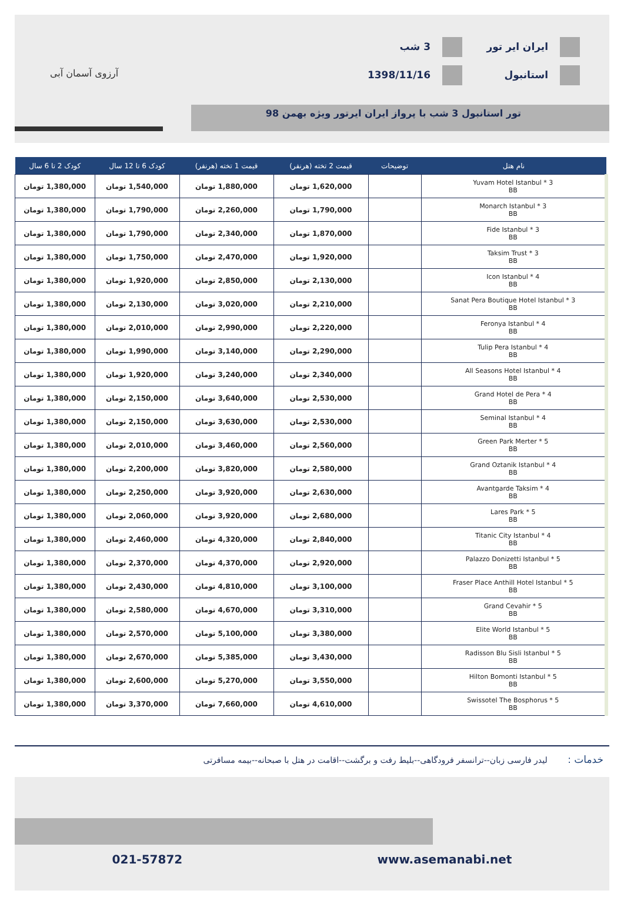ایران ایر تور
استانبول
3 شب
1398/11/16
آرزوی آسمان آبی
تور استانبول 3 شب با پرواز ایران ایرتور ویژه بهمن 98
| نام هتل | توضیحات | قیمت 2 تخته (هرنفر) | قیمت 1 تخته (هرنفر) | کودک 6 تا 12 سال | کودک 2 تا 6 سال |
| --- | --- | --- | --- | --- | --- |
| Yuvam Hotel Istanbul * 3 BB | | 1,620,000 تومان | 1,880,000 تومان | 1,540,000 تومان | 1,380,000 تومان |
| Monarch Istanbul * 3 BB | | 1,790,000 تومان | 2,260,000 تومان | 1,790,000 تومان | 1,380,000 تومان |
| Fide Istanbul * 3 BB | | 1,870,000 تومان | 2,340,000 تومان | 1,790,000 تومان | 1,380,000 تومان |
| Taksim Trust * 3 BB | | 1,920,000 تومان | 2,470,000 تومان | 1,750,000 تومان | 1,380,000 تومان |
| Icon Istanbul * 4 BB | | 2,130,000 تومان | 2,850,000 تومان | 1,920,000 تومان | 1,380,000 تومان |
| Sanat Pera Boutique Hotel Istanbul * 3 BB | | 2,210,000 تومان | 3,020,000 تومان | 2,130,000 تومان | 1,380,000 تومان |
| Feronya Istanbul * 4 BB | | 2,220,000 تومان | 2,990,000 تومان | 2,010,000 تومان | 1,380,000 تومان |
| Tulip Pera Istanbul * 4 BB | | 2,290,000 تومان | 3,140,000 تومان | 1,990,000 تومان | 1,380,000 تومان |
| All Seasons Hotel Istanbul * 4 BB | | 2,340,000 تومان | 3,240,000 تومان | 1,920,000 تومان | 1,380,000 تومان |
| Grand Hotel de Pera * 4 BB | | 2,530,000 تومان | 3,640,000 تومان | 2,150,000 تومان | 1,380,000 تومان |
| Seminal Istanbul * 4 BB | | 2,530,000 تومان | 3,630,000 تومان | 2,150,000 تومان | 1,380,000 تومان |
| Green Park Merter * 5 BB | | 2,560,000 تومان | 3,460,000 تومان | 2,010,000 تومان | 1,380,000 تومان |
| Grand Oztanik Istanbul * 4 BB | | 2,580,000 تومان | 3,820,000 تومان | 2,200,000 تومان | 1,380,000 تومان |
| Avantgarde Taksim * 4 BB | | 2,630,000 تومان | 3,920,000 تومان | 2,250,000 تومان | 1,380,000 تومان |
| Lares Park * 5 BB | | 2,680,000 تومان | 3,920,000 تومان | 2,060,000 تومان | 1,380,000 تومان |
| Titanic City Istanbul * 4 BB | | 2,840,000 تومان | 4,320,000 تومان | 2,460,000 تومان | 1,380,000 تومان |
| Palazzo Donizetti Istanbul * 5 BB | | 2,920,000 تومان | 4,370,000 تومان | 2,370,000 تومان | 1,380,000 تومان |
| Fraser Place Anthill Hotel Istanbul * 5 BB | | 3,100,000 تومان | 4,810,000 تومان | 2,430,000 تومان | 1,380,000 تومان |
| Grand Cevahir * 5 BB | | 3,310,000 تومان | 4,670,000 تومان | 2,580,000 تومان | 1,380,000 تومان |
| Elite World Istanbul * 5 BB | | 3,380,000 تومان | 5,100,000 تومان | 2,570,000 تومان | 1,380,000 تومان |
| Radisson Blu Sisli Istanbul * 5 BB | | 3,430,000 تومان | 5,385,000 تومان | 2,670,000 تومان | 1,380,000 تومان |
| Hilton Bomonti Istanbul * 5 BB | | 3,550,000 تومان | 5,270,000 تومان | 2,600,000 تومان | 1,380,000 تومان |
| Swissotel The Bosphorus * 5 BB | | 4,610,000 تومان | 7,660,000 تومان | 3,370,000 تومان | 1,380,000 تومان |
خدمات : لیدر فارسی زبان--ترانسفر فرودگاهی--بلیط رفت و برگشت--اقامت در هتل با صبحانه--بیمه مسافرتی
021-57872 www.asemanabi.net